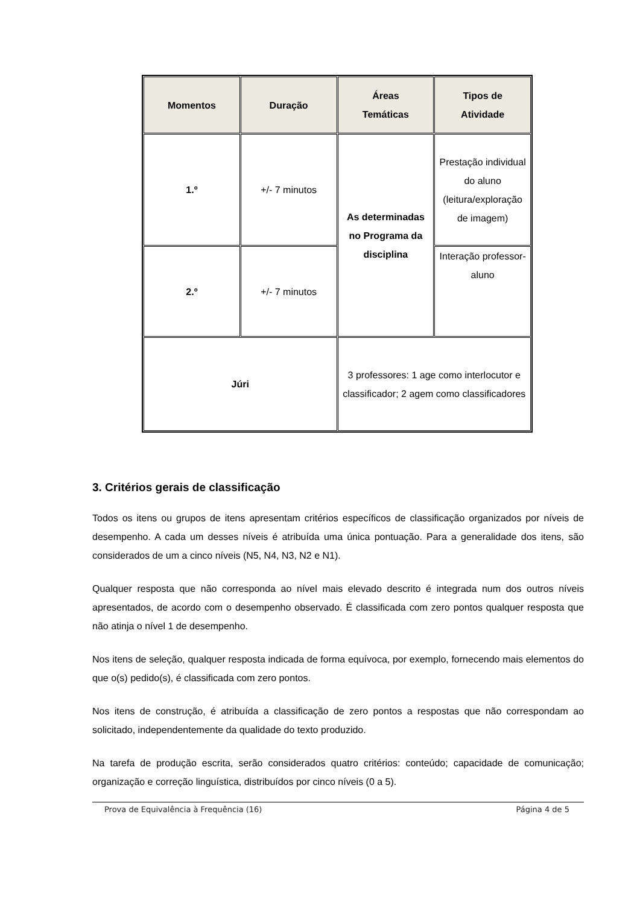| Momentos | Duração | Áreas Temáticas | Tipos de Atividade |
| --- | --- | --- | --- |
| 1.º | +/- 7 minutos | As determinadas no Programa da disciplina | Prestação individual do aluno (leitura/exploração de imagem) |
| 2.º | +/- 7 minutos | | Interação professor-aluno |
| Júri | | 3 professores: 1 age como interlocutor e classificador; 2 agem como classificadores | |
3. Critérios gerais de classificação
Todos os itens ou grupos de itens apresentam critérios específicos de classificação organizados por níveis de desempenho. A cada um desses níveis é atribuída uma única pontuação. Para a generalidade dos itens, são considerados de um a cinco níveis (N5, N4, N3, N2 e N1).
Qualquer resposta que não corresponda ao nível mais elevado descrito é integrada num dos outros níveis apresentados, de acordo com o desempenho observado. É classificada com zero pontos qualquer resposta que não atinja o nível 1 de desempenho.
Nos itens de seleção, qualquer resposta indicada de forma equívoca, por exemplo, fornecendo mais elementos do que o(s) pedido(s), é classificada com zero pontos.
Nos itens de construção, é atribuída a classificação de zero pontos a respostas que não correspondam ao solicitado, independentemente da qualidade do texto produzido.
Na tarefa de produção escrita, serão considerados quatro critérios: conteúdo; capacidade de comunicação; organização e correção linguística, distribuídos por cinco níveis (0 a 5).
Prova de Equivalência à Frequência (16) Página 4 de 5